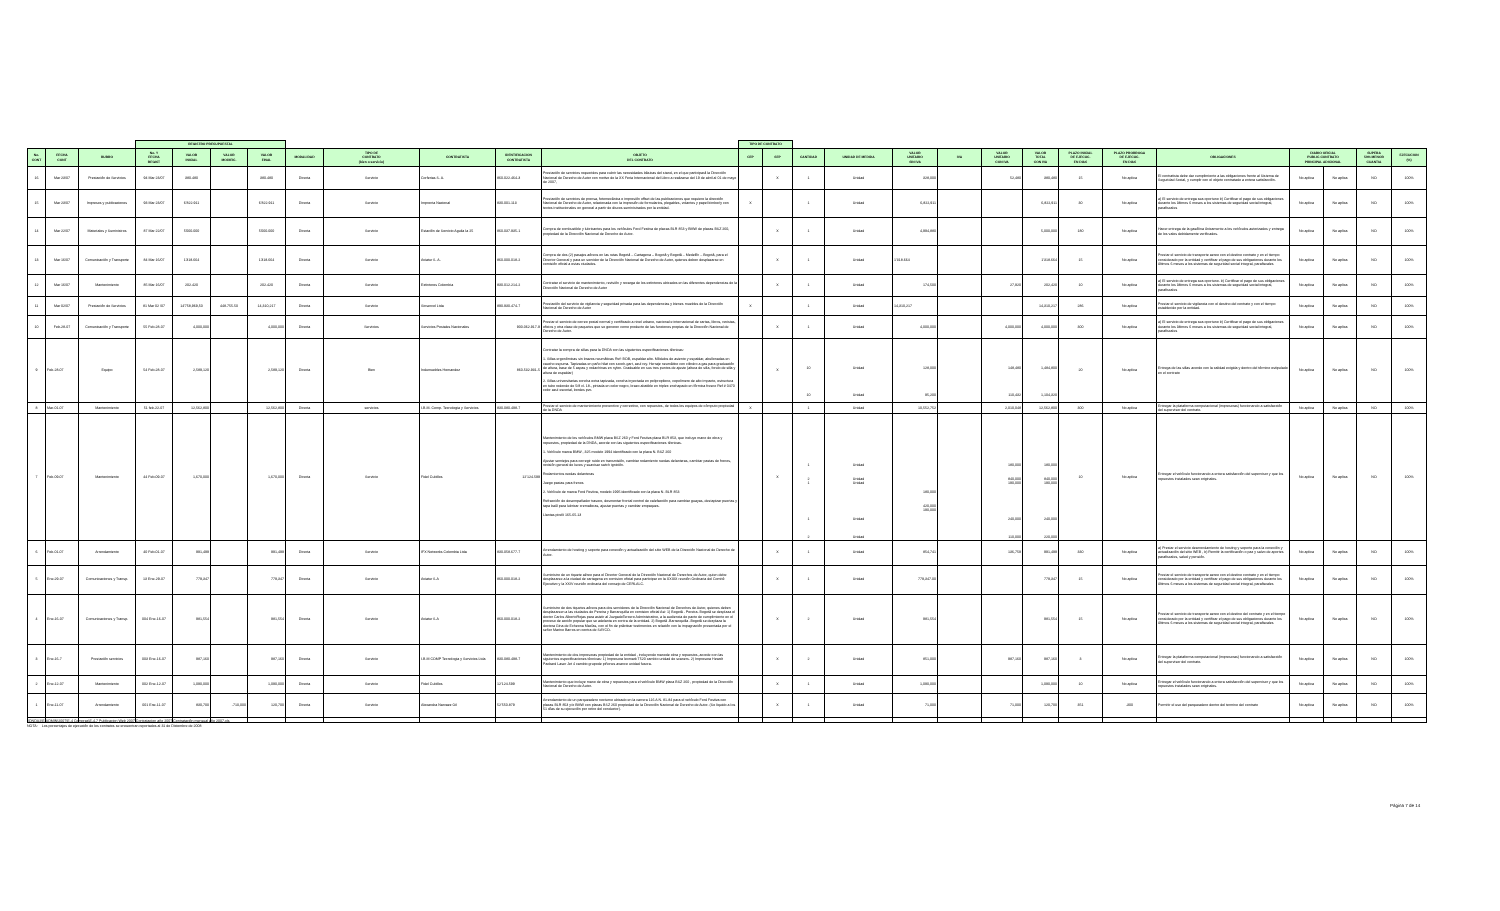| | | | REGISTRO PRESUPUESTAL | | | | | | | | | TIPO DE CONTRATO | | | | | | | | | | | | | | |
| --- | --- | --- | --- | --- | --- | --- | --- | --- | --- | --- | --- | --- | --- | --- | --- | --- | --- | --- | --- | --- | --- | --- | --- | --- | --- | --- |
| No. CONT | FECHA CONT | RUBRO | No. Y FECHA REGIST | VALOR INICIAL | VALOR MODIFIC. | VALOR FINAL | MODALIDAD | TIPO DE CONTRATO (bien o servicio) | CONTRATISTA | IDENTIFICACION CONTRATISTA | OBJETO DEL CONTRATO | CFP | SFP | CANTIDAD | UNIDAD DE MEDIDA | VALOR UNITARIO SIN IVA | IVA | VALOR UNITARIO CON IVA | VALOR TOTAL CON IVA | PLAZO INICIAL DE EJECUC. EN DIAS | PLAZO PRORROGA DE EJECUC. EN DIAS | OBLIGACIONES | DIARIO OFICIAL PUBLIC.CONTRATO PRINCIPAL ADICIONAL | | SUPERA 50% MENOR CUANTIA | EJECUCION (%) |
| 16 | Mar 23/07 | Prestación de Servicios | 94 Mar 23/07 | 380.480 | | 380.480 | Directa | Servicio | Corferias S. A. | 860.022.464-3 | Prestación de servicios requeridos para cubrir las necesidades básicas del stand, en el que participará la Dirección Nacional de Derecho de Autor con motivo de la XX Feria Internacional del Libro a realizarse del 19 de abril al 01 de mayo de 2007, | | X | 1 | Unidad | 328,000 | | 52,480 | 380,480 | 15 | No aplica | El contratista debe dar cumplimiento a las obligaciones frente al Sistema de Seguridad Social, y cumplir con el objeto contratado a entera satisfacción. | No aplica | No aplica | NO | 100% |
| 15 | Mar 23/07 | Impresos y publicaciones | 93 Mar 23/07 | 6'822.911 | | 6'822.911 | Directa | Servicio | Imprenta Nacional | 830.001.113 | Prestación de servicios de prensa, fotomecánica e impresión offset de las publicaciones que requiere la dirección Nacional de Derecho de Autor, relacionada con la impresión de formularios, plegables, volantes y papel kimberly con textos institucionales en general a partir de discos suministrados por la entidad. | X | | 1 | Unidad | 6,822,911 | | | 6,822,911 | 30 | No aplica | a) El servicio de entrega sea oportuno b) Certificar el pago de sus obligaciones durante los últimos 6 meses a los sistemas de seguridad social integral, parafiscales | No aplica | No aplica | NO | 100% |
| 14 | Mar 22/07 | Materiales y Suministros | 87 Mar 22/07 | 5'000.000 | | 5'000.000 | Directa | Servicio | Estación de Servicio Aguila la 25 | 860.037.935-1 | Compra de combustible y lubricantes para los vehículos Ford Festiva de placas BLR 853 y BMW de placas BSZ 260, propiedad de la Dirección Nacional de Derecho de Autor. | | X | 1 | Unidad | 4,994,880 | | | 5,000,000 | 180 | No aplica | Hacer entrega de la gasólina únicamente a los vehículos autorizados y entrega de los vales debidamente verificados. | No aplica | No aplica | NO | 100% |
| 13 | Mar 16/07 | Comunicación y Transporte | 84 Mar 16/07 | 1'318.664 | | 1'318.664 | Directa | Servicio | Aviatur S. A. | 860.000.018-2 | Compra de dos (2) pasajes aéreos en las rutas Bogotá – Cartagena – Bogotá y Bogotá – Medellín – Bogotá, para el Director General y para un servidor de la Dirección Nacional de Derecho de Autor, quienes deben desplazarse en comisión oficial a estas ciudades. | | X | 1 | Unidad | 1'318.664 | | | 1'318.664 | 15 | No aplica | Prestar el servicio de transporte aereo con el destino contrato y en el tiempo considerado por la entidad y certificar el pago de sus obligaciones durante los últimos 6 meses a los sistemas de seguridad social integral, parafiscales | No aplica | No aplica | NO | 100% |
| 12 | Mar 16/07 | Mantenimiento | 85 Mar 16/07 | 202.420 | | 202.420 | Directa | Servicio | Extintores Colombia | 830.012.214-2 | Contratar el servicio de mantenimiento, revisión y recarga de los extintores ubicados en las diferentes dependencias de la Dirección Nacional de Derecho de Autor | | X | 1 | Unidad | 174,500 | | 27,920 | 202,420 | 10 | No aplica | a) El servicio de entrega sea oportuno. b) Certificar el pago de sus obligaciones durante los últimos 6 meses a los sistemas de seguridad social integral, parafiscales | No aplica | No aplica | NO | 100% |
| 11 | Mar 02/07 | Prestación de Servicios | 81 Mar 02 /07 | 14'758,969,50 | 448.755.50 | 14,310,217 | Directa | Servicio | Sinsercol Ltda | 890.930.474-7 | Prestación del servicio de vigilancia y seguridad privada para las dependencias y bienes muebles de la Dirección Nacional de Derecho de Autor | X | | 1 | Unidad | 14,310,217 | | | 14,310,217 | 286 | No aplica | Prestar el servicio de vigilancia con el destino del contrato y con el tiempo establecido por la entidad. | No aplica | No aplica | NO | 100% |
| 10 | Feb-28-07 | Comunicación y Transporte | 55 Feb-28-07 | 4,000,000 | | 4,000,000 | Directa | Servicios | Servicios Postales Nacionales | 900.062.917-9 | Prestar el servicio de correo postal normal y certificado a nivel urbano, nacional e internacional de cartas, libros, revistas, oficios y otra clase de paquetes que se generen como producto de las funciones propias de la Dirección Nacional de Derecho de Autor. | | X | 1 | Unidad | 4,000,000 | | 4,000,000 | 4,000,000 | 300 | No aplica | a) El servicio de entrega sea oportuno b) Certificar el pago de sus obligaciones durante los últimos 6 meses a los sistemas de seguridad social integral, parafiscales | No aplica | No aplica | NO | 100% |
| 9 | Feb-28-07 | Equipo | 54 Feb-28-07 | 2,589,120 | | 2,589,120 | Directa | Bien | Indumuebles Hernandez | 860.532.931-5 | Contratar la compra de sillas para la DNDA con las siguientes especificaciones técnicas: 1. Sillas ergonómicas sin brazos neumáticas Ref: BOB, espaldar alto. Módulos de asiento y espaldar, abullonadas en caucho espuma. Tapizadas en paño hilat con scoch-gart, azul rey. Herraje neumático con cilindro a gas para graduación de altura, base de 5 aspas y rodachinas en nylon. Graduable en sus tres puntos de ajuste (altura de silla, fondo de silla y altura de espaldar) 2. Sillas universitarias concha extra tapizada, concha inyectada en polipropileno, copolimero de alto impacto, estructura en tubo redondo de 5/8 cl. 18., pintada en color negro, brazo abatible en triplex enchapado en fórmica fresno Ref # 0470 color azul escorial, bordes pvc. | | X | 10 10 | Unidad Unidad | 128,000 95,200 | | 148,480 110,432 | 1,484,800 1,104,320 | 20 | No aplica | Entrega de las sillas acorde con la calidad exigida y dentro del término estipulado en el contrato | No aplica | No aplica | NO | 100% |
| 8 | Mar-01-07 | Mantenimiento | 51 feb-22-07 | 12,562,800 | | 12,562,800 | Directa | servicios | I.B.M. Comp. Tecnologia y Servicios | 830.080.498-7 | Prestar el servicio de mantenimiento preventivo y correctivo, con repuestos, de todos los equipos de cómputo propiedad de la DNDA | X | | 1 | Unidad | 10,552,752 | | 2,010,048 | 12,562,800 | 300 | No aplica | Entregar la plataforma computacional (impresoras) funcionando a satisfacción del supervisor del contrato. | No aplica | No aplica | NO | 100% |
| 7 | Feb-09-07 | Mantenimiento | 44 Feb-09-07 | 1,670,000 | | 1,670,000 | Directa | Servicio | Fidel Cubillos | 12'124.599 | Mantenimiento de los vehículos BMW placa BSZ 260 y Ford Festiva placa BLR 853, que incluye mano de obra y repuestos, propiedad de la DNDA, acorde con las siguientes especificaciones técnicas. 1. Vehículo marca BMW , 325 modelo 1994 identificado con la placa N. BSZ 260 Ajustar semiejes para corregir ruido en transmisión, cambiar rodamiento ruedas delanteras, cambiar pastas de frenos, revisión general de luces y suavisar swich ignición. Rodamientos ruedas delanteras Juego pastas para frenos 2. Vehículo de marca Ford Festiva, modelo 1995 identificado con la placa N. BLR 853 Refracción de desempañador trasero, desmontar frontal control de calefacción para cambiar guayas, destapizar puertas y tapa baúl para lubricar cremalleras, ajustar puertas y cambiar empaques. Llantas pirelli 165-65-13 | | X | 1 2 1 1 2 | Unidad Unidad Unidad Unidad Unidad | 180,000 420,000 190,000 | | 180,000 840,000 190,000 240,000 110,000 | 180,000 840,000 190,000 240,000 220,000 | 10 | No aplica | Entregar el vehículo funcionando a entera satisfacción del supervisor y que los repuestos instalados sean originales. | No aplica | No aplica | NO | 100% |
| 6 | Feb-01-07 | Arrendamiento | 40 Feb-01-07 | 991,499 | | 991,499 | Directa | Servicio | IFX Networks Colombia Ltda | 830.058.677-7 | Arrendamiento de hosting y soporte para conexión y actualización del sitio WEB de la Dirección Nacional de Derecho de Autor. | | X | 1 | Unidad | 854,741 | | 136,759 | 991,499 | 330 | No aplica | a) Prestar el servicio dearrendamiento de hosting y soporte para la conexión y actualización del sitio WEB , b) Remitir la certificación o paz y salvo de aportes parafiscales, salud y pensión. | No aplica | No aplica | NO | 100% |
| 5 | Ene-29-07 | Comunicaciones y Transp. | 13 Ene-29-07 | 779,347 | | 779,347 | Directa | Servicio | Aviatur S.A | 860.000.018-2 | Suministro de un tiquete aéreo para el Director General de la Dirección Nacional de Derechos de Autor, quien debe desplazarse a la ciudad de cartagena en comision oficial para participar en la XXXIX reunión Ordinaria del Comité Ejecutivo y la XXIV reunión ordinaria del consejo de CERLALC. | | X | 1 | Unidad | 779,347.00 | | | 779,347 | 15 | No aplica | Prestar el servicio de transporte aereo con el destino contrato y en el tiempo considerado por la entidad y certificar el pago de sus obligaciones durante los últimos 6 meses a los sistemas de seguridad social integral, parafiscales | No aplica | No aplica | NO | 100% |
| 4 | Ene-16-07 | Comunicaciones y Transp. | 004 Ene-16-07 | 981,554 | | 981,554 | Directa | Servicio | Aviatur S.A | 860.000.018-2 | Suministro de dos tiquetes aéreos para dos servidores de la Dirección Nacional de Derechos de Autor, quienes deben desplazarsen a las ciudades de Pereira y Barranquilla en comision oficial Asi: 1) Bogotá - Pereira- Bogotá se desplaza el doctor Carlos AlbertoRojas para asistir al JuzgadoTercero Administrativo, a la audiencia de pacto de cumplimiento en el proceso de acción popular que se adelanta en contra de la entidad. 2) Bogotá -Barranquilla -Bogotá se dezplaza la doctora Gina de Echeona Macías, con el fin de prácticar testimonios en relación con la impugnación presentada por el señor Marino Barros en contra de SAYCO. | | X | 2 | Unidad | 981,554 | | | 981,554 | 15 | No aplica | Prestar el servicio de transporte aereo con el destino del contrato y en el tiempo considerado por la entidad y certificar el pago de sus obligaciones durante los últimos 6 meses a los sistemas de seguridad social integral, parafiscales | No aplica | No aplica | NO | 100% |
| 3 | Ene-16-7 | Prestación servicios | 003 Ene-16-07 | 987,160 | | 987,160 | Directa | Servicio | I.B.M COMP Tecnologia y Servicios Ltda | 830.080.498-7 | Mantenimiento de dos impresoras propiedad de la entidad , incluyendo manode obra y repuestos, acorde con las siguientes especificaciones técnicas: 1) Impresora lexmark T520 cambio unidad de scaners. 2) Impresora Hewelt Packard Laser Jet 4 cambio grupode piñones avance unidad fusora. | | X | 2 | Unidad | 851,000 | | 987,160 | 987,160 | 3 | No aplica | Entregar la plataforma computacional (impresoras) funcionando a satisfacción del supervisor del contrato. | No aplica | No aplica | NO | 100% |
| 2 | Ene-12-07 | Mantenimiento | 002 Ene-12-07 | 1,090,000 | | 1,090,000 | Directa | Servicio | Fidel Cubillos | 12'124.599 | Mantenimiento que incluye mano de obra y repuestos para el vehículo BMW placa BSZ 260 , propiedad de la Dirección Nacional de Derecho de Autor. | | X | 1 | Unidad | 1,090,000 | | | 1,090,000 | 10 | No aplica | Entregar el vehículo funcionando a entera satisfacción del supervisor y que los repuestos instalados sean originales. | No aplica | No aplica | NO | 100% |
| 1 | Ene-11-07 | Arrendamiento | 001 Ene-11-07 | 830,700 | -710,000 | 120,700 | Directa | Servicio | Alexandra Narvaez Gil | 52'550.879 | Arrendamiento de un parqueadero nocturno ubicado en la carrera 116 A N. 81-84 para el vehículo Ford Festiva con placas BLR 853 y/o BMW con placas BSZ 260 propiedad de la Dirección Nacional de Derecho de Autor. (Se liquido a los 51 días de su ejecución por retiro del conductor). | | X | 1 | Unidad | 71,000 | | 71,000 | 120,700 | 351 | -300 | Permitir el uso del parqueadero dentro del termino del contrato | No aplica | No aplica | NO | 100% |
\\DNDA2\E-ADMIN\2007\E-4 Compras\E-4.7 Publicacion Web 2007\Contratacion año 2007\Contratación mensual año 2007.xls
NOTA: Los porcentajes de ejecución de los contratos se encuentran reportados al 31 de Diciembre de 2008
Página 7 de 14